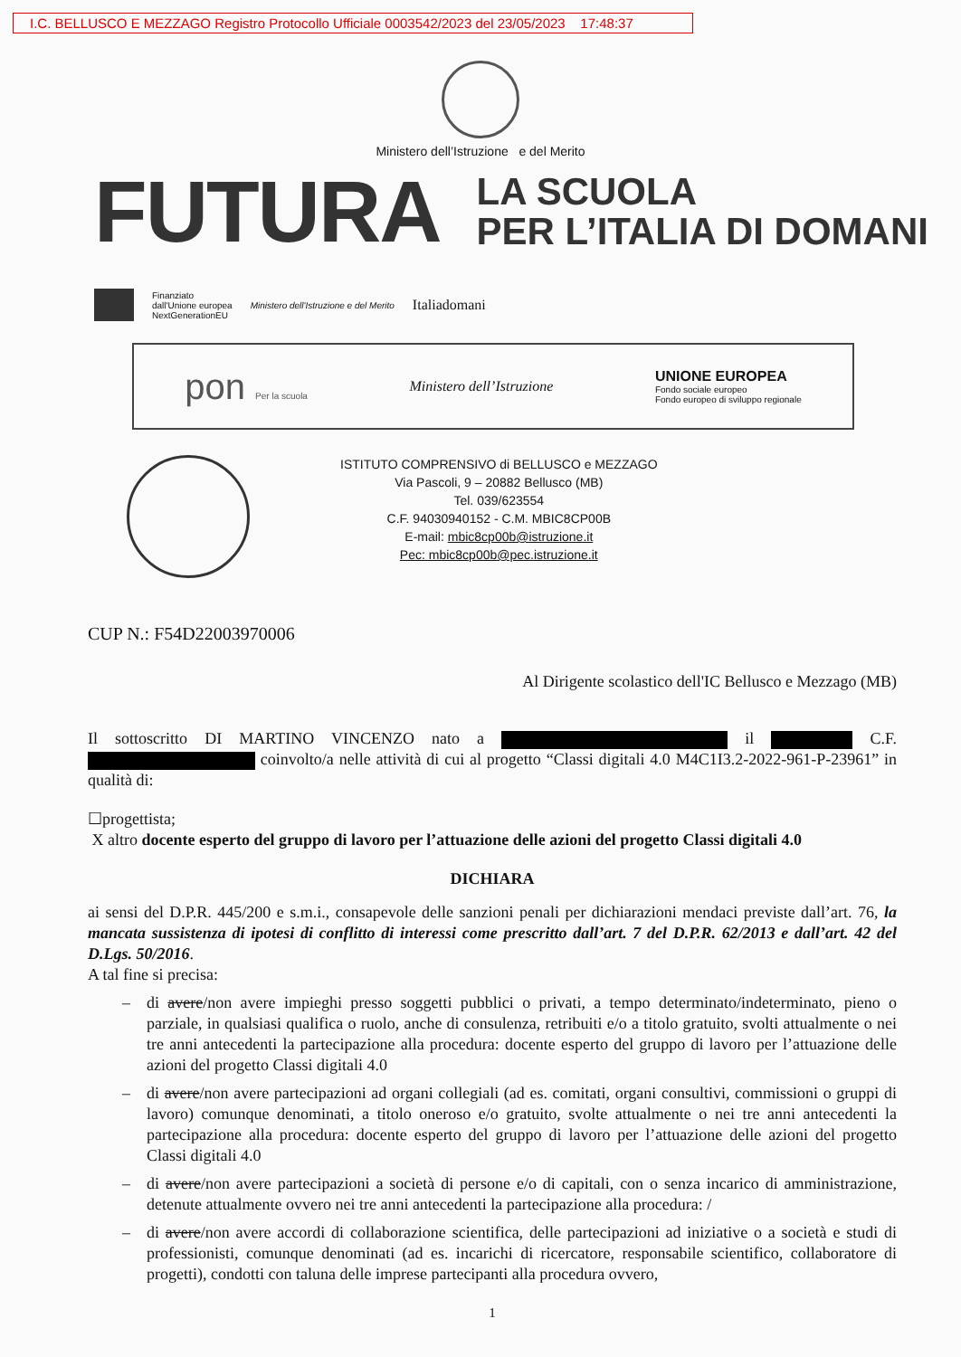I.C. BELLUSCO E MEZZAGO Registro Protocollo Ufficiale 0003542/2023 del 23/05/2023 17:48:37
Ministero dell’Istruzione e del Merito
FUTURA
LA SCUOLA
PER L’ITALIA DI DOMANI
Finanziato
dall'Unione europea
NextGenerationEU Ministero dell'Istruzione e del Merito Italiadomani
pon Per la scuola Ministero dell’Istruzione UNIONE EUROPEA
Fondo sociale europeo
Fondo europeo di sviluppo regionale
ISTITUTO COMPRENSIVO di BELLUSCO e MEZZAGO
Via Pascoli, 9 – 20882 Bellusco (MB)
Tel. 039/623554
C.F. 94030940152 - C.M. MBIC8CP00B
E-mail: mbic8cp00b@istruzione.it
Pec: mbic8cp00b@pec.istruzione.it
CUP N.: F54D22003970006
Al Dirigente scolastico dell'IC Bellusco e Mezzago (MB)
Il sottoscritto DI MARTINO VINCENZO nato a il C.F. coinvolto/a nelle attività di cui al progetto “Classi digitali 4.0 M4C1I3.2-2022-961-P-23961” in qualità di:
☐progettista;
X altro docente esperto del gruppo di lavoro per l’attuazione delle azioni del progetto Classi digitali 4.0
DICHIARA
ai sensi del D.P.R. 445/200 e s.m.i., consapevole delle sanzioni penali per dichiarazioni mendaci previste dall’art. 76, la mancata sussistenza di ipotesi di conflitto di interessi come prescritto dall’art. 7 del D.P.R. 62/2013 e dall’art. 42 del D.Lgs. 50/2016.
A tal fine si precisa:
– di avere/non avere impieghi presso soggetti pubblici o privati, a tempo determinato/indeterminato, pieno o parziale, in qualsiasi qualifica o ruolo, anche di consulenza, retribuiti e/o a titolo gratuito, svolti attualmente o nei tre anni antecedenti la partecipazione alla procedura: docente esperto del gruppo di lavoro per l’attuazione delle azioni del progetto Classi digitali 4.0
– di avere/non avere partecipazioni ad organi collegiali (ad es. comitati, organi consultivi, commissioni o gruppi di lavoro) comunque denominati, a titolo oneroso e/o gratuito, svolte attualmente o nei tre anni antecedenti la partecipazione alla procedura: docente esperto del gruppo di lavoro per l’attuazione delle azioni del progetto Classi digitali 4.0
– di avere/non avere partecipazioni a società di persone e/o di capitali, con o senza incarico di amministrazione, detenute attualmente ovvero nei tre anni antecedenti la partecipazione alla procedura: /
– di avere/non avere accordi di collaborazione scientifica, delle partecipazioni ad iniziative o a società e studi di professionisti, comunque denominati (ad es. incarichi di ricercatore, responsabile scientifico, collaboratore di progetti), condotti con taluna delle imprese partecipanti alla procedura ovvero,
1